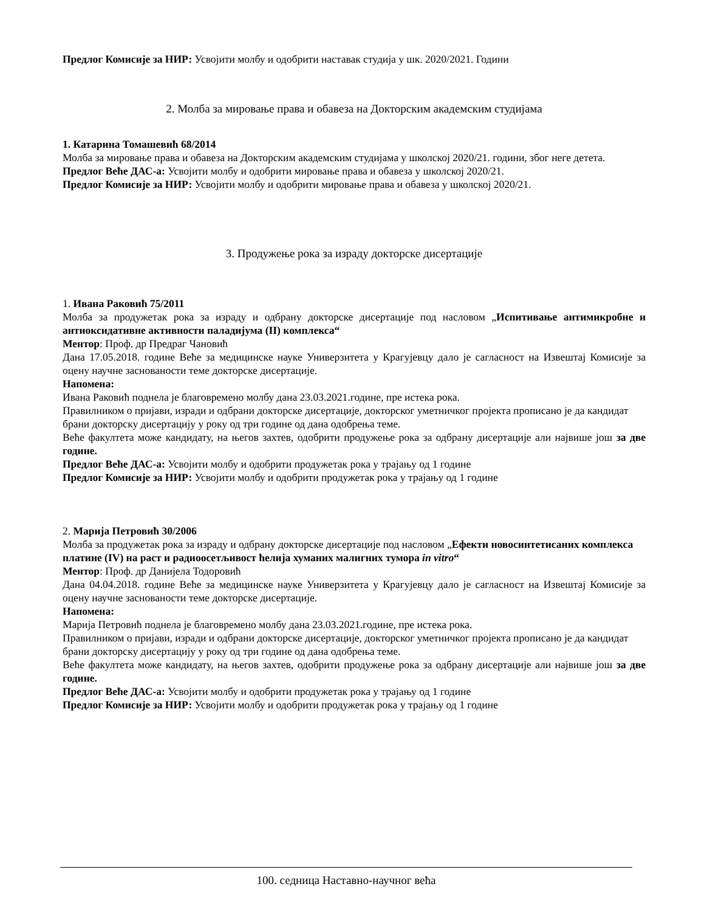Предлог Комисије за НИР: Усвојити молбу и одобрити наставак студија у шк. 2020/2021. Години
2. Молба за мировање права и обавеза на Докторским академским студијама
1. Катарина Томашевић 68/2014
Молба за мировање права и обавеза на Докторским академским студијама у школској 2020/21. години, због неге детета.
Предлог Веће ДАС-а: Усвојити молбу и одобрити мировање права и обавеза у школској 2020/21.
Предлог Комисије за НИР: Усвојити молбу и одобрити мировање права и обавеза у школској 2020/21.
3. Продужење рока за израду докторске дисертације
1. Ивана Раковић 75/2011
Молба за продужетак рока за израду и одбрану докторске дисертације под насловом „Испитивање антимикробне и антиоксидативне активности паладијума (II) комплекса“
Ментор: Проф. др Предраг Чановић
Дана 17.05.2018. године Веће за медицинске науке Универзитета у Крагујевцу дало је сагласност на Извештај Комисије за оцену научне заснованости теме докторске дисертације.
Напомена:
Ивана Раковић поднела је благовремено молбу дана 23.03.2021.године, пре истека рока.
Правилником о пријави, изради и одбрани докторске дисертације, докторског уметничког пројекта прописано је да кандидат брани докторску дисертацију у року од три године од дана одобрења теме.
Веће факултета може кандидату, на његов захтев, одобрити продужење рока за одбрану дисертације али највише још за две године.
Предлог Веће ДАС-а: Усвојити молбу и одобрити продужетак рока у трајању од 1 године
Предлог Комисије за НИР: Усвојити молбу и одобрити продужетак рока у трајању од 1 године
2. Марија Петровић 30/2006
Молба за продужетак рока за израду и одбрану докторске дисертације под насловом „Ефекти новосинтетисаних комплекса платине (IV) на раст и радиоосетљивост ћелија хуманих малигних тумора in vitro“
Ментор: Проф. др Данијела Тодоровић
Дана 04.04.2018. године Веће за медицинске науке Универзитета у Крагујевцу дало је сагласност на Извештај Комисије за оцену научне заснованости теме докторске дисертације.
Напомена:
Марија Петровић поднела је благовремено молбу дана 23.03.2021.године, пре истека рока.
Правилником о пријави, изради и одбрани докторске дисертације, докторског уметничког пројекта прописано је да кандидат брани докторску дисертацију у року од три године од дана одобрења теме.
Веће факултета може кандидату, на његов захтев, одобрити продужење рока за одбрану дисертације али највише још за две године.
Предлог Веће ДАС-а: Усвојити молбу и одобрити продужетак рока у трајању од 1 године
Предлог Комисије за НИР: Усвојити молбу и одобрити продужетак рока у трајању од 1 године
100. седница Наставно-научног већа